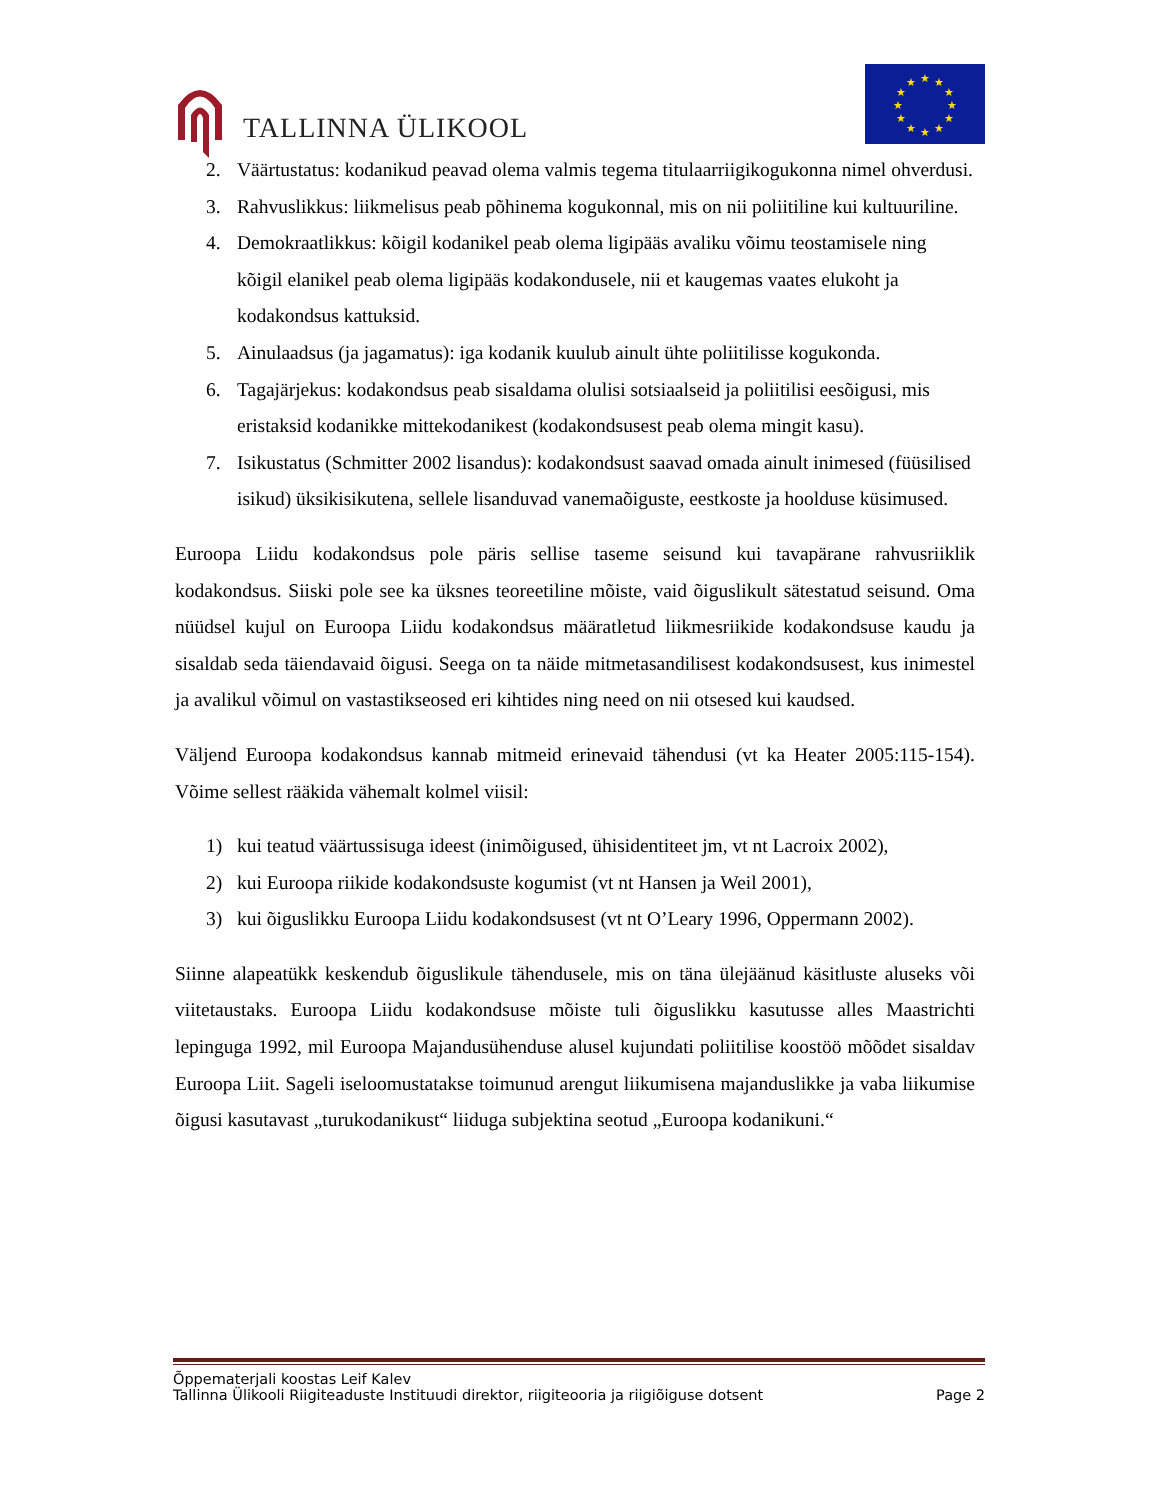TALLINNA ÜLIKOOL
★
★
★
★
★
★
★
★
★
★
★
★
2. Väärtustatus: kodanikud peavad olema valmis tegema titulaarriigikogukonna nimel ohverdusi.
3. Rahvuslikkus: liikmelisus peab põhinema kogukonnal, mis on nii poliitiline kui kultuuriline.
4. Demokraatlikkus: kõigil kodanikel peab olema ligipääs avaliku võimu teostamisele ning kõigil elanikel peab olema ligipääs kodakondusele, nii et kaugemas vaates elukoht ja kodakondsus kattuksid.
5. Ainulaadsus (ja jagamatus): iga kodanik kuulub ainult ühte poliitilisse kogukonda.
6. Tagajärjekus: kodakondsus peab sisaldama olulisi sotsiaalseid ja poliitilisi eesõigusi, mis eristaksid kodanikke mittekodanikest (kodakondsusest peab olema mingit kasu).
7. Isikustatus (Schmitter 2002 lisandus): kodakondsust saavad omada ainult inimesed (füüsilised isikud) üksikisikutena, sellele lisanduvad vanemaõiguste, eestkoste ja hoolduse küsimused.
Euroopa Liidu kodakondsus pole päris sellise taseme seisund kui tavapärane rahvusriiklik kodakondsus. Siiski pole see ka üksnes teoreetiline mõiste, vaid õiguslikult sätestatud seisund. Oma nüüdsel kujul on Euroopa Liidu kodakondsus määratletud liikmesriikide kodakondsuse kaudu ja sisaldab seda täiendavaid õigusi. Seega on ta näide mitmetasandilisest kodakondsusest, kus inimestel ja avalikul võimul on vastastikseosed eri kihtides ning need on nii otsesed kui kaudsed.
Väljend Euroopa kodakondsus kannab mitmeid erinevaid tähendusi (vt ka Heater 2005:115-154). Võime sellest rääkida vähemalt kolmel viisil:
1) kui teatud väärtussisuga ideest (inimõigused, ühisidentiteet jm, vt nt Lacroix 2002),
2) kui Euroopa riikide kodakondsuste kogumist (vt nt Hansen ja Weil 2001),
3) kui õiguslikku Euroopa Liidu kodakondsusest (vt nt O’Leary 1996, Oppermann 2002).
Siinne alapeatükk keskendub õiguslikule tähendusele, mis on täna ülejäänud käsitluste aluseks või viitetaustaks. Euroopa Liidu kodakondsuse mõiste tuli õiguslikku kasutusse alles Maastrichti lepinguga 1992, mil Euroopa Majandusühenduse alusel kujundati poliitilise koostöö mõõdet sisaldav Euroopa Liit. Sageli iseloomustatakse toimunud arengut liikumisena majanduslikke ja vaba liikumise õigusi kasutavast „turukodanikust“ liiduga subjektina seotud „Euroopa kodanikuni.“
Õppematerjali koostas Leif Kalev
Tallinna Ülikooli Riigiteaduste Instituudi direktor, riigiteooria ja riigiõiguse dotsent Page 2